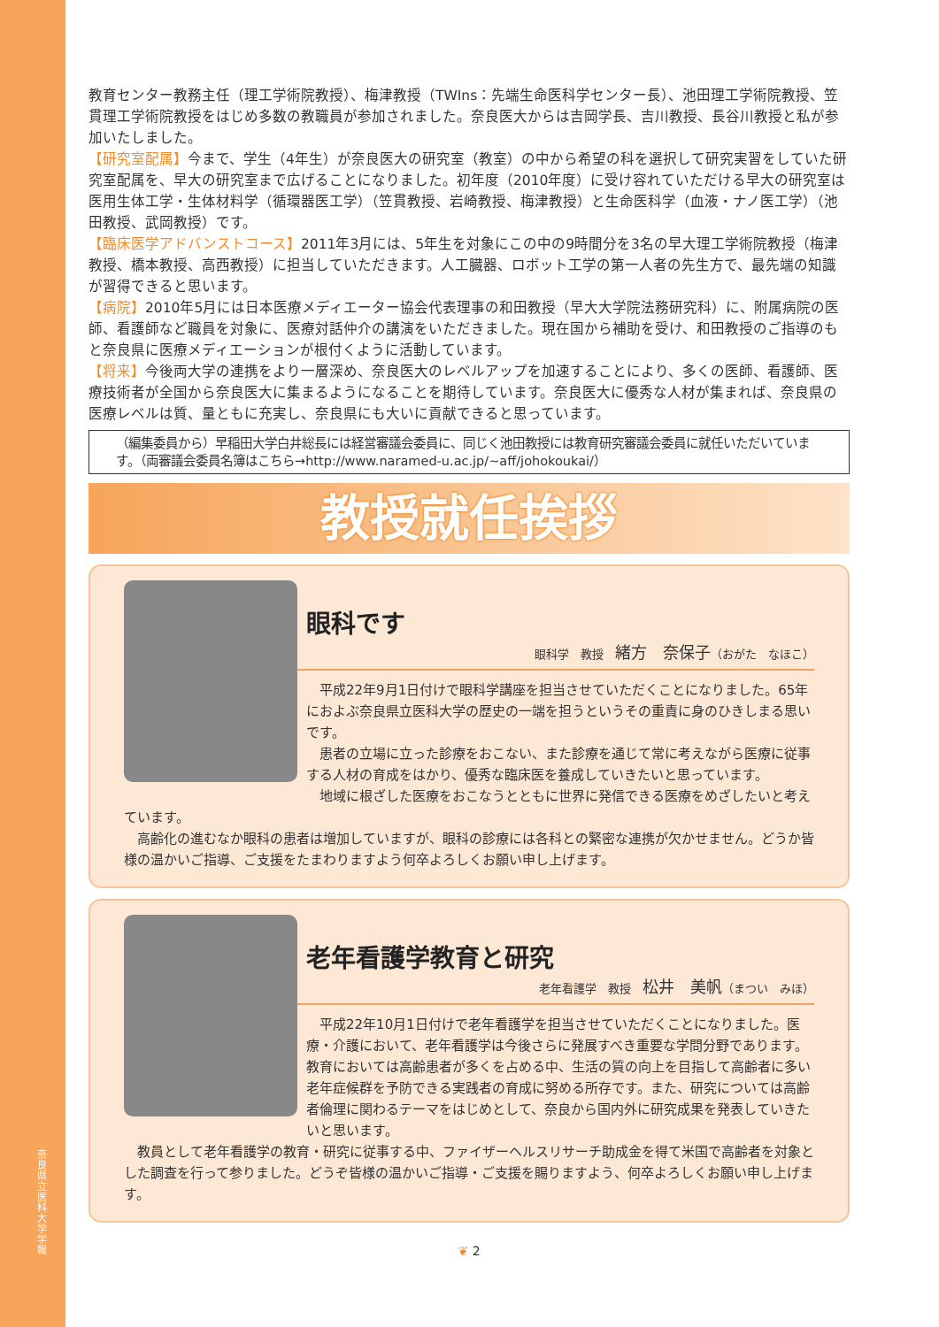奈良県立医科大学 学報
教育センター教務主任（理工学術院教授）、梅津教授（TWIns：先端生命医科学センター長）、池田理工学術院教授、笠貫理工学術院教授をはじめ多数の教職員が参加されました。奈良医大からは吉岡学長、吉川教授、長谷川教授と私が参加いたしました。
【研究室配属】今まで、学生（4年生）が奈良医大の研究室（教室）の中から希望の科を選択して研究実習をしていた研究室配属を、早大の研究室まで広げることになりました。初年度（2010年度）に受け容れていただける早大の研究室は医用生体工学・生体材料学（循環器医工学）（笠貫教授、岩崎教授、梅津教授）と生命医科学（血液・ナノ医工学）（池田教授、武岡教授）です。
【臨床医学アドバンストコース】2011年3月には、5年生を対象にこの中の9時間分を3名の早大理工学術院教授（梅津教授、橋本教授、高西教授）に担当していただきます。人工臓器、ロボット工学の第一人者の先生方で、最先端の知識が習得できると思います。
【病院】2010年5月には日本医療メディエーター協会代表理事の和田教授（早大大学院法務研究科）に、附属病院の医師、看護師など職員を対象に、医療対話仲介の講演をいただきました。現在国から補助を受け、和田教授のご指導のもと奈良県に医療メディエーションが根付くように活動しています。
【将来】今後両大学の連携をより一層深め、奈良医大のレベルアップを加速することにより、多くの医師、看護師、医療技術者が全国から奈良医大に集まるようになることを期待しています。奈良医大に優秀な人材が集まれば、奈良県の医療レベルは質、量ともに充実し、奈良県にも大いに貢献できると思っています。
（編集委員から）早稲田大学白井総長には経営審議会委員に、同じく池田教授には教育研究審議会委員に就任いただいています。（両審議会委員名簿はこちら→http://www.naramed-u.ac.jp/~aff/johokoukai/）
教授就任挨拶
眼科です
眼科学　教授　緒方　奈保子（おがた　なほこ）
　平成22年9月1日付けで眼科学講座を担当させていただくことになりました。65年におよぶ奈良県立医科大学の歴史の一端を担うというその重責に身のひきしまる思いです。
　患者の立場に立った診療をおこない、また診療を通じて常に考えながら医療に従事する人材の育成をはかり、優秀な臨床医を養成していきたいと思っています。
　地域に根ざした医療をおこなうとともに世界に発信できる医療をめざしたいと考えています。
　高齢化の進むなか眼科の患者は増加していますが、眼科の診療には各科との緊密な連携が欠かせません。どうか皆様の温かいご指導、ご支援をたまわりますよう何卒よろしくお願い申し上げます。
老年看護学教育と研究
老年看護学　教授　松井　美帆（まつい　みほ）
　平成22年10月1日付けで老年看護学を担当させていただくことになりました。医療・介護において、老年看護学は今後さらに発展すべき重要な学問分野であります。教育においては高齢患者が多くを占める中、生活の質の向上を目指して高齢者に多い老年症候群を予防できる実践者の育成に努める所存です。また、研究については高齢者倫理に関わるテーマをはじめとして、奈良から国内外に研究成果を発表していきたいと思います。
　教員として老年看護学の教育・研究に従事する中、ファイザーヘルスリサーチ助成金を得て米国で高齢者を対象とした調査を行って参りました。どうぞ皆様の温かいご指導・ご支援を賜りますよう、何卒よろしくお願い申し上げます。
❦ 2